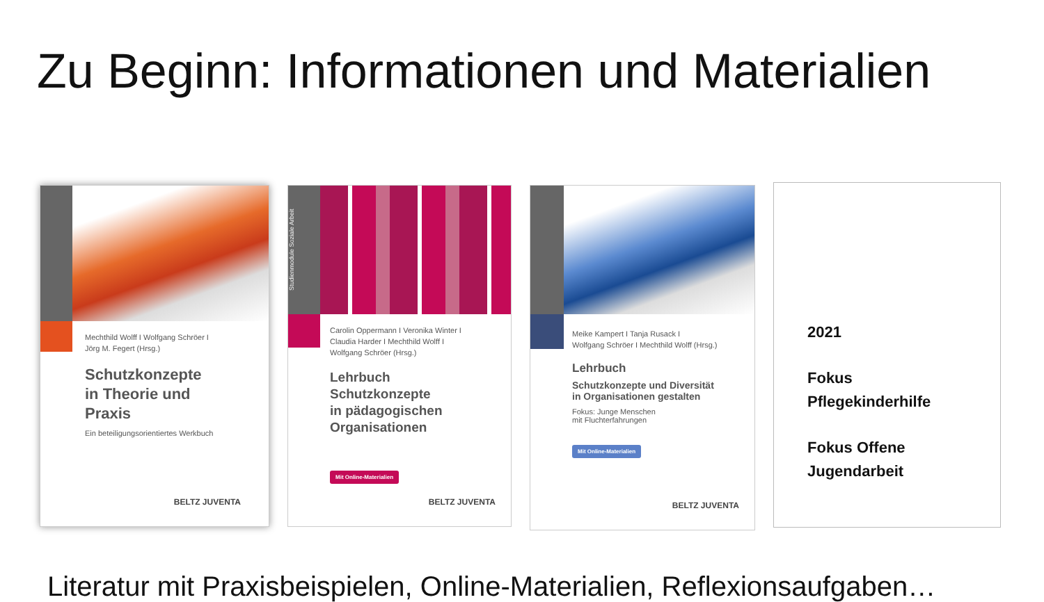Zu Beginn: Informationen und Materialien
Mechthild Wolff I Wolfgang Schröer I
Jörg M. Fegert (Hrsg.)
Schutzkonzepte
in Theorie und
Praxis
Ein beteiligungsorientiertes Werkbuch
BELTZ JUVENTA
Studienmodule Soziale Arbeit
Carolin Oppermann I Veronika Winter I
Claudia Harder I Mechthild Wolff I
Wolfgang Schröer (Hrsg.)
Lehrbuch
Schutzkonzepte
in pädagogischen
Organisationen
Mit Online-Materialien
BELTZ JUVENTA
Meike Kampert I Tanja Rusack I
Wolfgang Schröer I Mechthild Wolff (Hrsg.)
Lehrbuch
Schutzkonzepte und Diversität
in Organisationen gestalten
Fokus: Junge Menschen
mit Fluchterfahrungen
Mit Online-Materialien
BELTZ JUVENTA
2021
Fokus
Pflegekinderhilfe
Fokus Offene
Jugendarbeit
Literatur mit Praxisbeispielen, Online-Materialien, Reflexionsaufgaben…